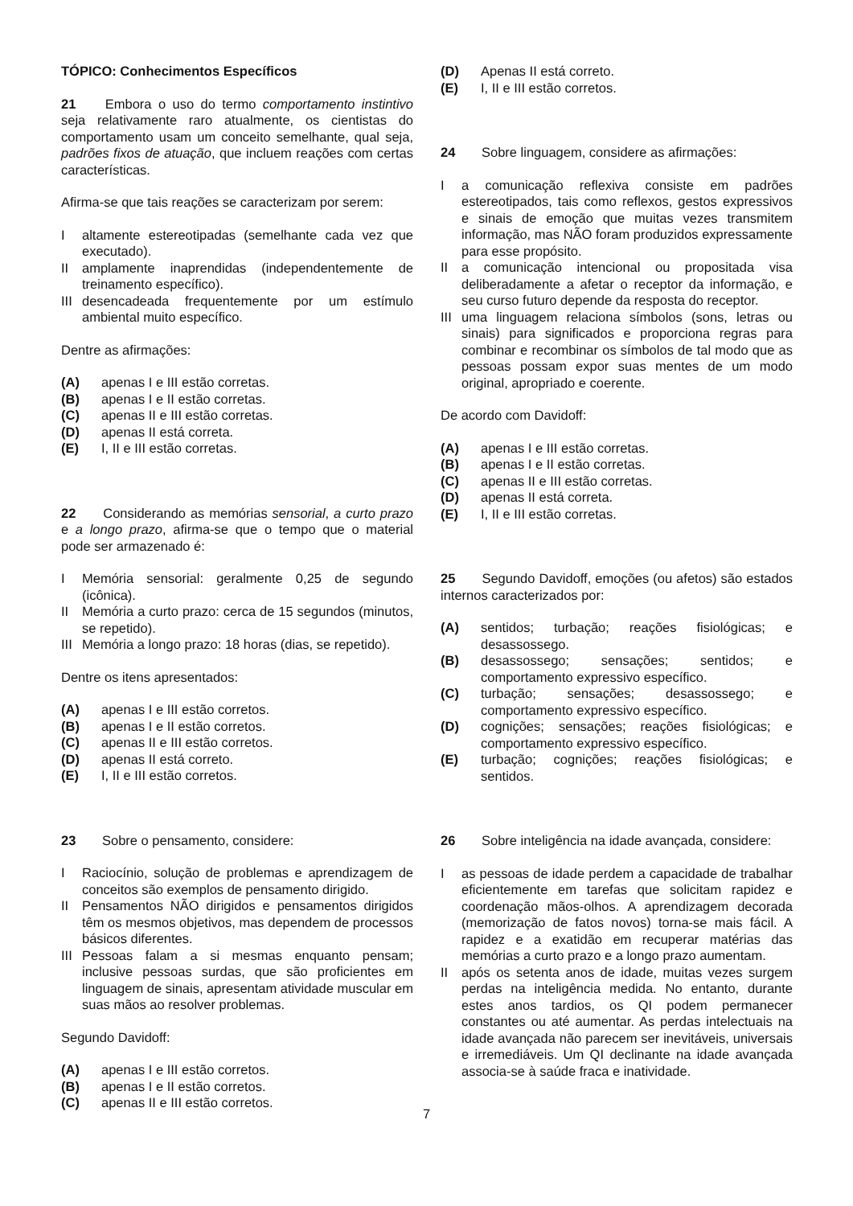TÓPICO: Conhecimentos Específicos
21 Embora o uso do termo comportamento instintivo seja relativamente raro atualmente, os cientistas do comportamento usam um conceito semelhante, qual seja, padrões fixos de atuação, que incluem reações com certas características.
Afirma-se que tais reações se caracterizam por serem:
Ialtamente estereotipadas (semelhante cada vez que executado).
II amplamente inaprendidas (independentemente de treinamento específico).
III desencadeada frequentemente por um estímulo ambiental muito específico.
Dentre as afirmações:
(A) apenas I e III estão corretas.
(B) apenas I e II estão corretas.
(C) apenas II e III estão corretas.
(D) apenas II está correta.
(E) I, II e III estão corretas.
22 Considerando as memórias sensorial, a curto prazo e a longo prazo, afirma-se que o tempo que o material pode ser armazenado é:
I Memória sensorial: geralmente 0,25 de segundo (icônica).
II Memória a curto prazo: cerca de 15 segundos (minutos, se repetido).
III Memória a longo prazo: 18 horas (dias, se repetido).
Dentre os itens apresentados:
(A) apenas I e III estão corretos.
(B) apenas I e II estão corretos.
(C) apenas II e III estão corretos.
(D) apenas II está correto.
(E) I, II e III estão corretos.
23 Sobre o pensamento, considere:
I Raciocínio, solução de problemas e aprendizagem de conceitos são exemplos de pensamento dirigido.
II Pensamentos NÃO dirigidos e pensamentos dirigidos têm os mesmos objetivos, mas dependem de processos básicos diferentes.
III Pessoas falam a si mesmas enquanto pensam; inclusive pessoas surdas, que são proficientes em linguagem de sinais, apresentam atividade muscular em suas mãos ao resolver problemas.
Segundo Davidoff:
(A) apenas I e III estão corretos.
(B) apenas I e II estão corretos.
(C) apenas II e III estão corretos.
(D) Apenas II está correto.
(E) I, II e III estão corretos.
24 Sobre linguagem, considere as afirmações:
Ia comunicação reflexiva consiste em padrões estereotipados, tais como reflexos, gestos expressivos e sinais de emoção que muitas vezes transmitem informação, mas NÃO foram produzidos expressamente para esse propósito.
II a comunicação intencional ou propositada visa deliberadamente a afetar o receptor da informação, e seu curso futuro depende da resposta do receptor.
III uma linguagem relaciona símbolos (sons, letras ou sinais) para significados e proporciona regras para combinar e recombinar os símbolos de tal modo que as pessoas possam expor suas mentes de um modo original, apropriado e coerente.
De acordo com Davidoff:
(A) apenas I e III estão corretas.
(B) apenas I e II estão corretas.
(C) apenas II e III estão corretas.
(D) apenas II está correta.
(E) I, II e III estão corretas.
25 Segundo Davidoff, emoções (ou afetos) são estados internos caracterizados por:
(A) sentidos; turbação; reações fisiológicas; e desassossego.
(B) desassossego; sensações; sentidos; e comportamento expressivo específico.
(C) turbação; sensações; desassossego; e comportamento expressivo específico.
(D) cognições; sensações; reações fisiológicas; e comportamento expressivo específico.
(E) turbação; cognições; reações fisiológicas; e sentidos.
26 Sobre inteligência na idade avançada, considere:
Ias pessoas de idade perdem a capacidade de trabalhar eficientemente em tarefas que solicitam rapidez e coordenação mãos-olhos. A aprendizagem decorada (memorização de fatos novos) torna-se mais fácil. A rapidez e a exatidão em recuperar matérias das memórias a curto prazo e a longo prazo aumentam.
II após os setenta anos de idade, muitas vezes surgem perdas na inteligência medida. No entanto, durante estes anos tardios, os QI podem permanecer constantes ou até aumentar. As perdas intelectuais na idade avançada não parecem ser inevitáveis, universais e irremediáveis. Um QI declinante na idade avançada associa-se à saúde fraca e inatividade.
7